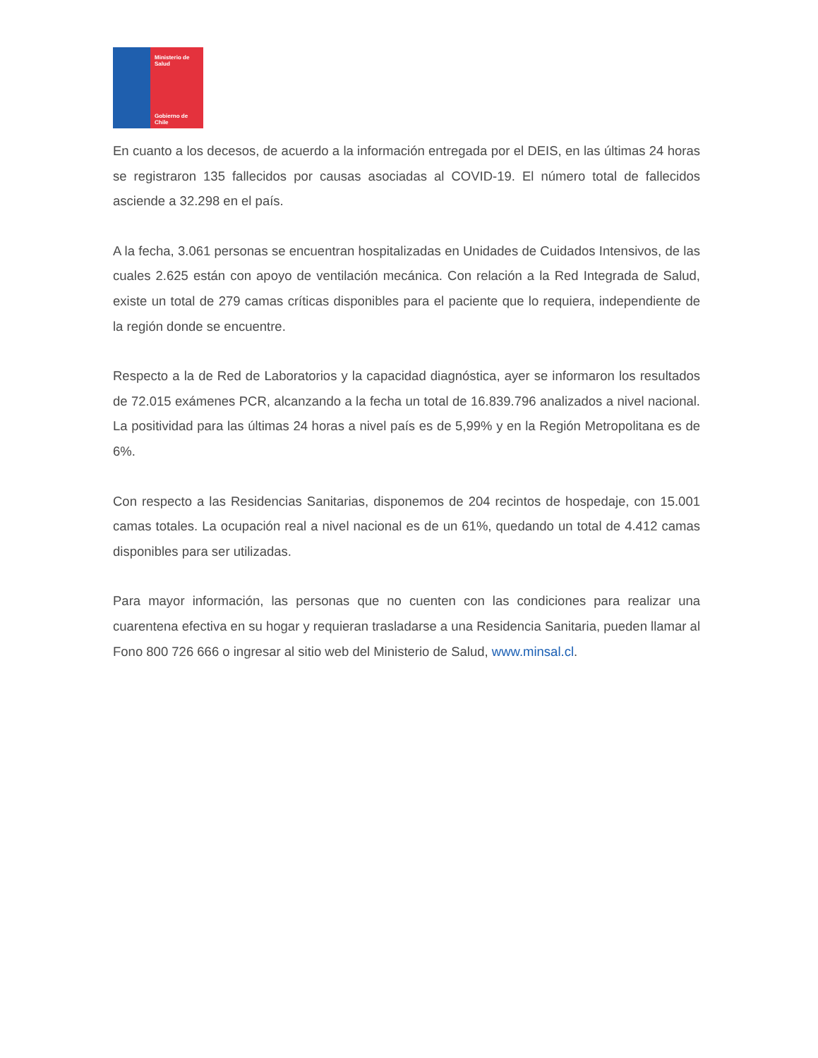Ministerio de
Salud
Gobierno de Chile
En cuanto a los decesos, de acuerdo a la información entregada por el DEIS, en las últimas 24 horas se registraron 135 fallecidos por causas asociadas al COVID-19. El número total de fallecidos asciende a 32.298 en el país.
A la fecha, 3.061 personas se encuentran hospitalizadas en Unidades de Cuidados Intensivos, de las cuales 2.625 están con apoyo de ventilación mecánica. Con relación a la Red Integrada de Salud, existe un total de 279 camas críticas disponibles para el paciente que lo requiera, independiente de la región donde se encuentre.
Respecto a la de Red de Laboratorios y la capacidad diagnóstica, ayer se informaron los resultados de 72.015 exámenes PCR, alcanzando a la fecha un total de 16.839.796 analizados a nivel nacional. La positividad para las últimas 24 horas a nivel país es de 5,99% y en la Región Metropolitana es de 6%.
Con respecto a las Residencias Sanitarias, disponemos de 204 recintos de hospedaje, con 15.001 camas totales. La ocupación real a nivel nacional es de un 61%, quedando un total de 4.412 camas disponibles para ser utilizadas.
Para mayor información, las personas que no cuenten con las condiciones para realizar una cuarentena efectiva en su hogar y requieran trasladarse a una Residencia Sanitaria, pueden llamar al Fono 800 726 666 o ingresar al sitio web del Ministerio de Salud, www.minsal.cl.